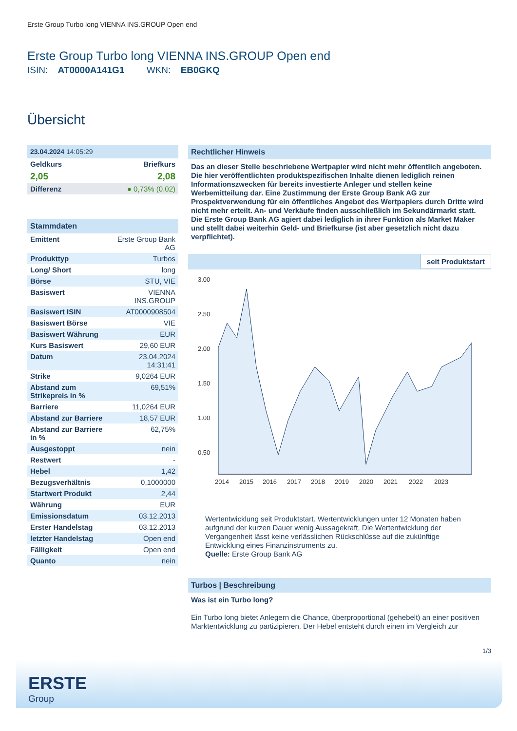Erste Group Turbo long VIENNA INS.GROUP Open end
Erste Group Turbo long VIENNA INS.GROUP Open end
ISIN: AT0000A141G1 WKN: EB0GKQ
Übersicht
23.04.2024 14:05:29
| Geldkurs | Briefkurs |
| 2,05 | 2,08 |
| Differenz | ● 0,73% (0,02) |
Stammdaten
| Emittent | Erste Group Bank AG |
| Produkttyp | Turbos |
| Long/ Short | long |
| Börse | STU, VIE |
| Basiswert | VIENNA INS.GROUP |
| Basiswert ISIN | AT0000908504 |
| Basiswert Börse | VIE |
| Basiswert Währung | EUR |
| Kurs Basiswert | 29,60 EUR |
| Datum | 23.04.2024 14:31:41 |
| Strike | 9,0264 EUR |
| Abstand zum Strikepreis in % | 69,51% |
| Barriere | 11,0264 EUR |
| Abstand zur Barriere | 18,57 EUR |
| Abstand zur Barriere in % | 62,75% |
| Ausgestoppt | nein |
| Restwert | - |
| Hebel | 1,42 |
| Bezugsverhältnis | 0,1000000 |
| Startwert Produkt | 2,44 |
| Währung | EUR |
| Emissionsdatum | 03.12.2013 |
| Erster Handelstag | 03.12.2013 |
| letzter Handelstag | Open end |
| Fälligkeit | Open end |
| Quanto | nein |
Rechtlicher Hinweis
Das an dieser Stelle beschriebene Wertpapier wird nicht mehr öffentlich angeboten. Die hier veröffentlichten produktspezifischen Inhalte dienen lediglich reinen Informationszwecken für bereits investierte Anleger und stellen keine Werbemitteilung dar. Eine Zustimmung der Erste Group Bank AG zur Prospektverwendung für ein öffentliches Angebot des Wertpapiers durch Dritte wird nicht mehr erteilt. An- und Verkäufe finden ausschließlich im Sekundärmarkt statt. Die Erste Group Bank AG agiert dabei lediglich in ihrer Funktion als Market Maker und stellt dabei weiterhin Geld- und Briefkurse (ist aber gesetzlich nicht dazu verpflichtet).
seit Produktstart
3.00
2.50
2.00
1.50
1.00
0.50
2014
2015
2016
2017
2018
2019
2020
2021
2022
2023
Wertentwicklung seit Produktstart. Wertentwicklungen unter 12 Monaten haben aufgrund der kurzen Dauer wenig Aussagekraft. Die Wertentwicklung der Vergangenheit lässt keine verlässlichen Rückschlüsse auf die zukünftige Entwicklung eines Finanzinstruments zu.
Quelle: Erste Group Bank AG
Turbos | Beschreibung
Was ist ein Turbo long?
Ein Turbo long bietet Anlegern die Chance, überproportional (gehebelt) an einer positiven Marktentwicklung zu partizipieren. Der Hebel entsteht durch einen im Vergleich zur
1/3
ERSTE
Group